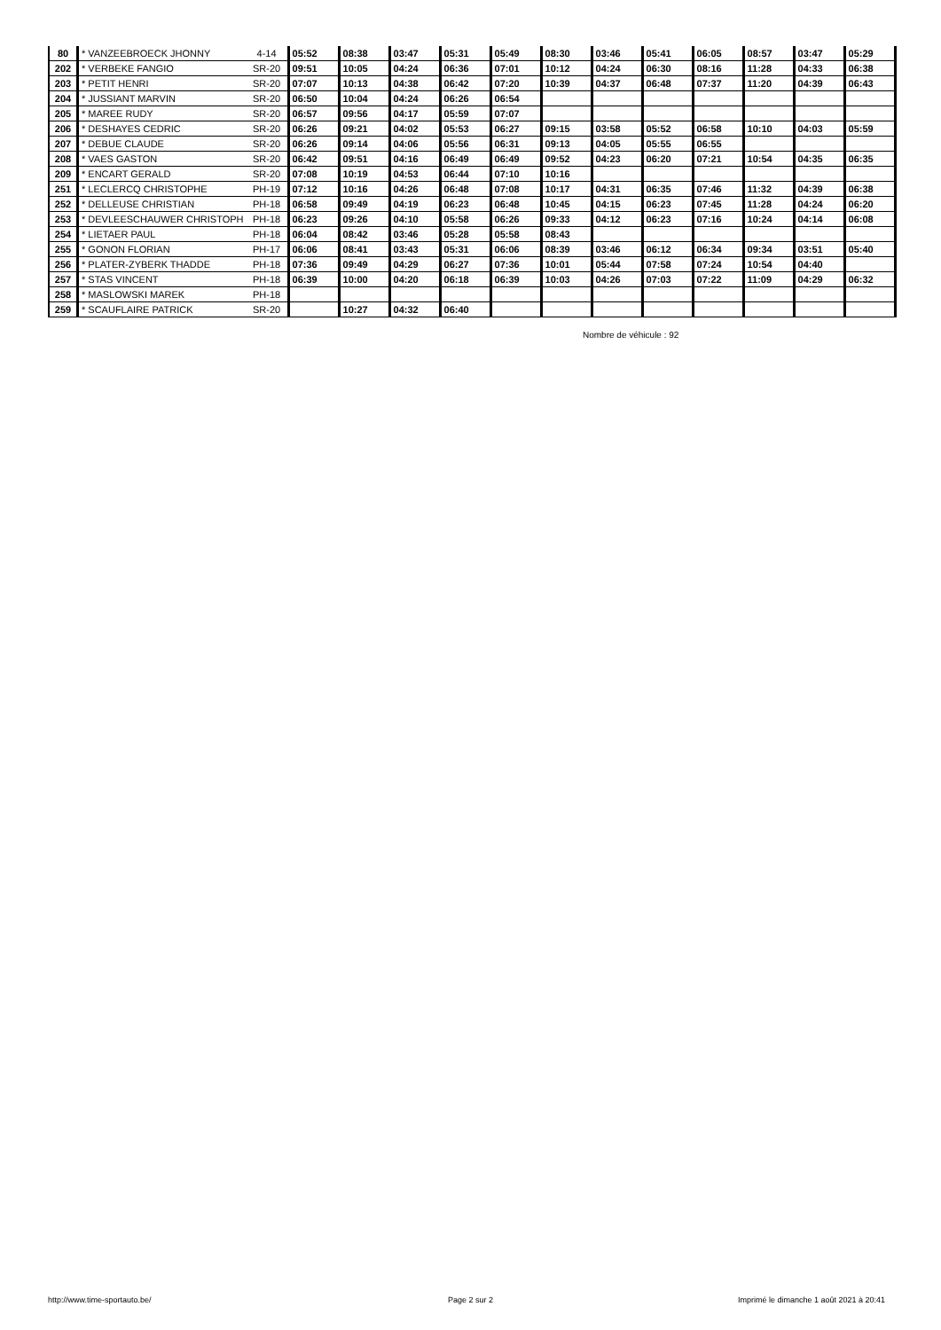| 80 | * VANZEEBROECK JHONNY | 4-14 | 05:52 | 08:38 | 03:47 | 05:31 | 05:49 | 08:30 | 03:46 | 05:41 | 06:05 | 08:57 | 03:47 | 05:29 |
| 202 | * VERBEKE FANGIO | SR-20 | 09:51 | 10:05 | 04:24 | 06:36 | 07:01 | 10:12 | 04:24 | 06:30 | 08:16 | 11:28 | 04:33 | 06:38 |
| 203 | * PETIT HENRI | SR-20 | 07:07 | 10:13 | 04:38 | 06:42 | 07:20 | 10:39 | 04:37 | 06:48 | 07:37 | 11:20 | 04:39 | 06:43 |
| 204 | * JUSSIANT MARVIN | SR-20 | 06:50 | 10:04 | 04:24 | 06:26 | 06:54 | | | | | | | |
| 205 | * MAREE RUDY | SR-20 | 06:57 | 09:56 | 04:17 | 05:59 | 07:07 | | | | | | | |
| 206 | * DESHAYES CEDRIC | SR-20 | 06:26 | 09:21 | 04:02 | 05:53 | 06:27 | 09:15 | 03:58 | 05:52 | 06:58 | 10:10 | 04:03 | 05:59 |
| 207 | * DEBUE CLAUDE | SR-20 | 06:26 | 09:14 | 04:06 | 05:56 | 06:31 | 09:13 | 04:05 | 05:55 | 06:55 | | | |
| 208 | * VAES GASTON | SR-20 | 06:42 | 09:51 | 04:16 | 06:49 | 06:49 | 09:52 | 04:23 | 06:20 | 07:21 | 10:54 | 04:35 | 06:35 |
| 209 | * ENCART GERALD | SR-20 | 07:08 | 10:19 | 04:53 | 06:44 | 07:10 | 10:16 | | | | | | |
| 251 | * LECLERCQ CHRISTOPHE | PH-19 | 07:12 | 10:16 | 04:26 | 06:48 | 07:08 | 10:17 | 04:31 | 06:35 | 07:46 | 11:32 | 04:39 | 06:38 |
| 252 | * DELLEUSE CHRISTIAN | PH-18 | 06:58 | 09:49 | 04:19 | 06:23 | 06:48 | 10:45 | 04:15 | 06:23 | 07:45 | 11:28 | 04:24 | 06:20 |
| 253 | * DEVLEESCHAUWER CHRISTOPH | PH-18 | 06:23 | 09:26 | 04:10 | 05:58 | 06:26 | 09:33 | 04:12 | 06:23 | 07:16 | 10:24 | 04:14 | 06:08 |
| 254 | * LIETAER PAUL | PH-18 | 06:04 | 08:42 | 03:46 | 05:28 | 05:58 | 08:43 | | | | | | |
| 255 | * GONON FLORIAN | PH-17 | 06:06 | 08:41 | 03:43 | 05:31 | 06:06 | 08:39 | 03:46 | 06:12 | 06:34 | 09:34 | 03:51 | 05:40 |
| 256 | * PLATER-ZYBERK THADDE | PH-18 | 07:36 | 09:49 | 04:29 | 06:27 | 07:36 | 10:01 | 05:44 | 07:58 | 07:24 | 10:54 | 04:40 | |
| 257 | * STAS VINCENT | PH-18 | 06:39 | 10:00 | 04:20 | 06:18 | 06:39 | 10:03 | 04:26 | 07:03 | 07:22 | 11:09 | 04:29 | 06:32 |
| 258 | * MASLOWSKI MAREK | PH-18 | | | | | | | | | | | | |
| 259 | * SCAUFLAIRE PATRICK | SR-20 | | 10:27 | 04:32 | 06:40 | | | | | | | | |
Nombre de véhicule : 92
http://www.time-sportauto.be/ Page 2 sur 2
Imprimé le dimanche 1 août 2021 à 20:41